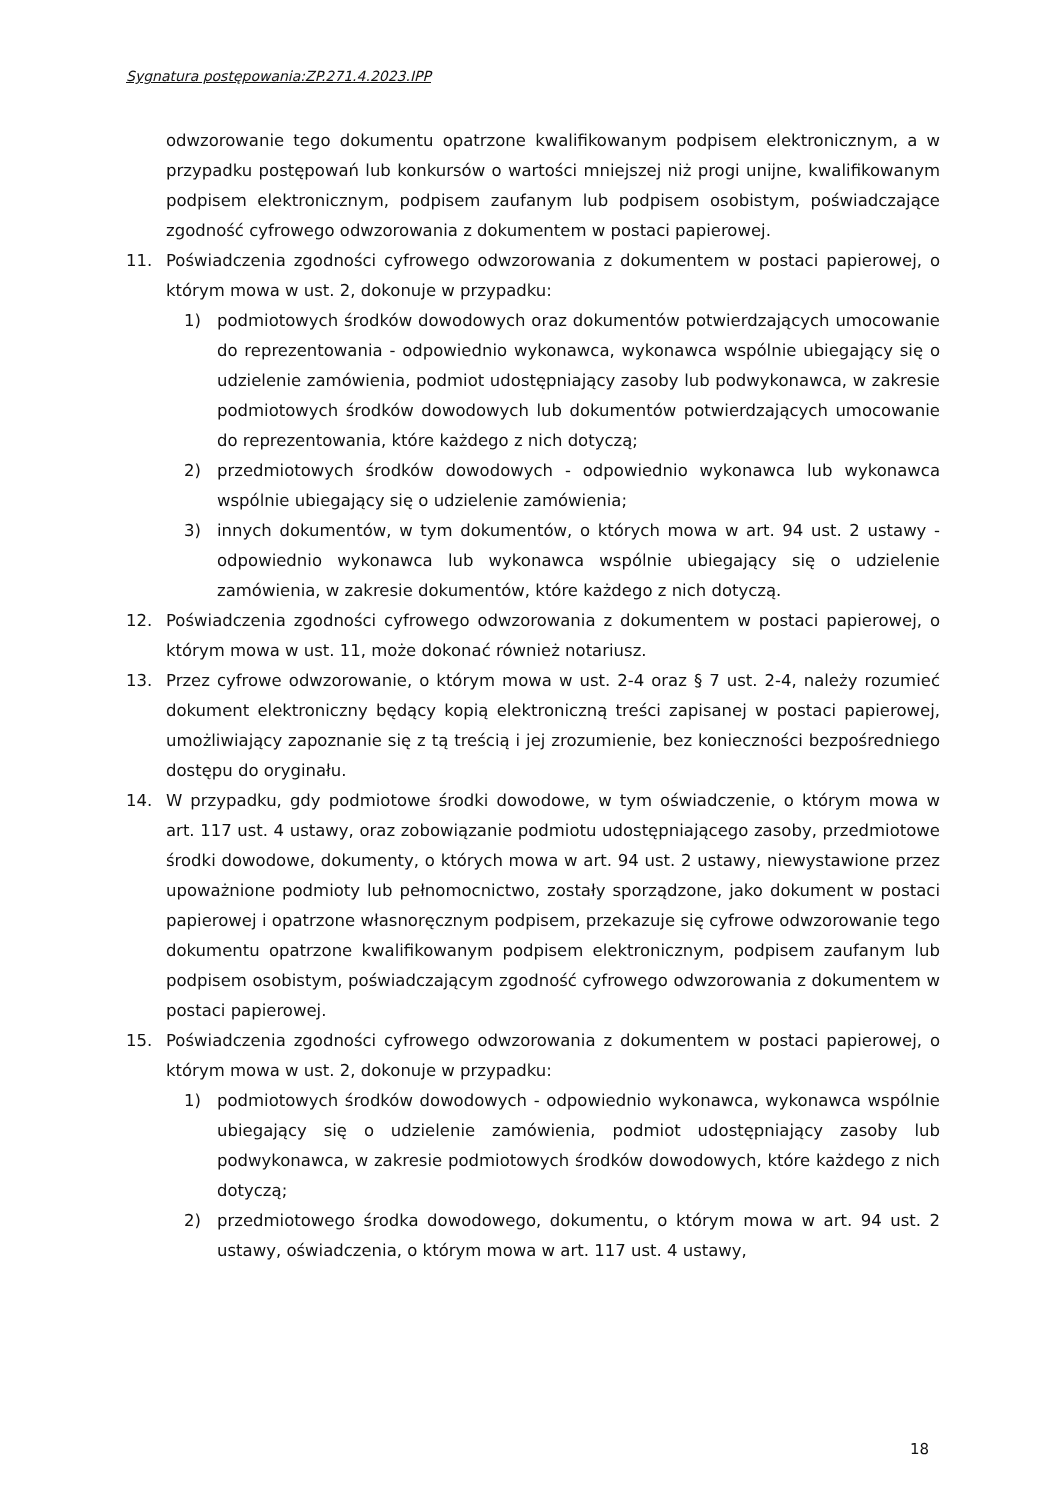Sygnatura postępowania:ZP.271.4.2023.IPP
odwzorowanie tego dokumentu opatrzone kwalifikowanym podpisem elektronicznym, a w przypadku postępowań lub konkursów o wartości mniejszej niż progi unijne, kwalifikowanym podpisem elektronicznym, podpisem zaufanym lub podpisem osobistym, poświadczające zgodność cyfrowego odwzorowania z dokumentem w postaci papierowej.
11. Poświadczenia zgodności cyfrowego odwzorowania z dokumentem w postaci papierowej, o którym mowa w ust. 2, dokonuje w przypadku:
1) podmiotowych środków dowodowych oraz dokumentów potwierdzających umocowanie do reprezentowania - odpowiednio wykonawca, wykonawca wspólnie ubiegający się o udzielenie zamówienia, podmiot udostępniający zasoby lub podwykonawca, w zakresie podmiotowych środków dowodowych lub dokumentów potwierdzających umocowanie do reprezentowania, które każdego z nich dotyczą;
2) przedmiotowych środków dowodowych - odpowiednio wykonawca lub wykonawca wspólnie ubiegający się o udzielenie zamówienia;
3) innych dokumentów, w tym dokumentów, o których mowa w art. 94 ust. 2 ustawy - odpowiednio wykonawca lub wykonawca wspólnie ubiegający się o udzielenie zamówienia, w zakresie dokumentów, które każdego z nich dotyczą.
12. Poświadczenia zgodności cyfrowego odwzorowania z dokumentem w postaci papierowej, o którym mowa w ust. 11, może dokonać również notariusz.
13. Przez cyfrowe odwzorowanie, o którym mowa w ust. 2-4 oraz § 7 ust. 2-4, należy rozumieć dokument elektroniczny będący kopią elektroniczną treści zapisanej w postaci papierowej, umożliwiający zapoznanie się z tą treścią i jej zrozumienie, bez konieczności bezpośredniego dostępu do oryginału.
14. W przypadku, gdy podmiotowe środki dowodowe, w tym oświadczenie, o którym mowa w art. 117 ust. 4 ustawy, oraz zobowiązanie podmiotu udostępniającego zasoby, przedmiotowe środki dowodowe, dokumenty, o których mowa w art. 94 ust. 2 ustawy, niewystawione przez upoważnione podmioty lub pełnomocnictwo, zostały sporządzone, jako dokument w postaci papierowej i opatrzone własnoręcznym podpisem, przekazuje się cyfrowe odwzorowanie tego dokumentu opatrzone kwalifikowanym podpisem elektronicznym, podpisem zaufanym lub podpisem osobistym, poświadczającym zgodność cyfrowego odwzorowania z dokumentem w postaci papierowej.
15. Poświadczenia zgodności cyfrowego odwzorowania z dokumentem w postaci papierowej, o którym mowa w ust. 2, dokonuje w przypadku:
1) podmiotowych środków dowodowych - odpowiednio wykonawca, wykonawca wspólnie ubiegający się o udzielenie zamówienia, podmiot udostępniający zasoby lub podwykonawca, w zakresie podmiotowych środków dowodowych, które każdego z nich dotyczą;
2) przedmiotowego środka dowodowego, dokumentu, o którym mowa w art. 94 ust. 2 ustawy, oświadczenia, o którym mowa w art. 117 ust. 4 ustawy,
18